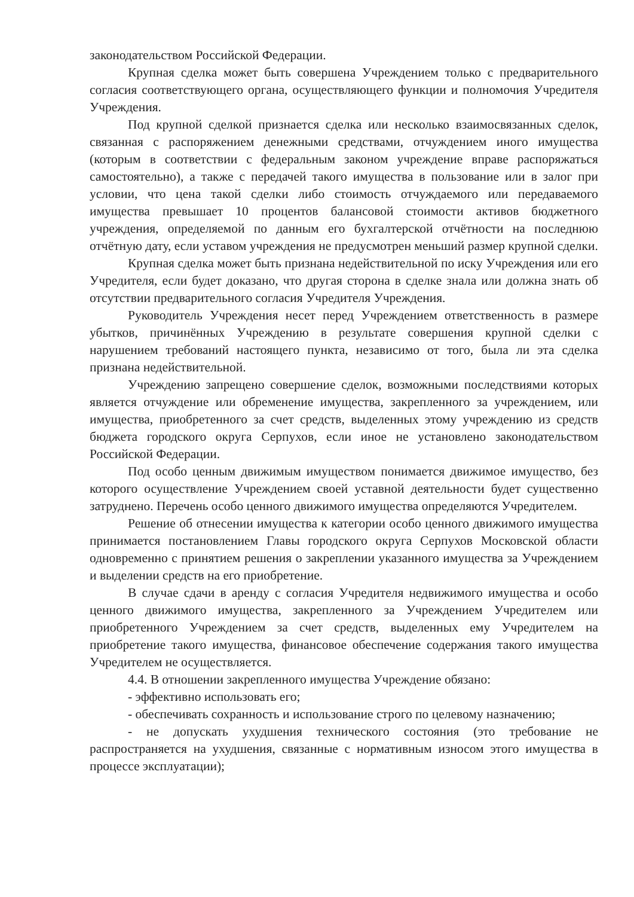законодательством Российской Федерации.
Крупная сделка может быть совершена Учреждением только с предварительного согласия соответствующего органа, осуществляющего функции и полномочия Учредителя Учреждения.
Под крупной сделкой признается сделка или несколько взаимосвязанных сделок, связанная с распоряжением денежными средствами, отчуждением иного имущества (которым в соответствии с федеральным законом учреждение вправе распоряжаться самостоятельно), а также с передачей такого имущества в пользование или в залог при условии, что цена такой сделки либо стоимость отчуждаемого или передаваемого имущества превышает 10 процентов балансовой стоимости активов бюджетного учреждения, определяемой по данным его бухгалтерской отчётности на последнюю отчётную дату, если уставом учреждения не предусмотрен меньший размер крупной сделки.
Крупная сделка может быть признана недействительной по иску Учреждения или его Учредителя, если будет доказано, что другая сторона в сделке знала или должна знать об отсутствии предварительного согласия Учредителя Учреждения.
Руководитель Учреждения несет перед Учреждением ответственность в размере убытков, причинённых Учреждению в результате совершения крупной сделки с нарушением требований настоящего пункта, независимо от того, была ли эта сделка признана недействительной.
Учреждению запрещено совершение сделок, возможными последствиями которых является отчуждение или обременение имущества, закрепленного за учреждением, или имущества, приобретенного за счет средств, выделенных этому учреждению из средств бюджета городского округа Серпухов, если иное не установлено законодательством Российской Федерации.
Под особо ценным движимым имуществом понимается движимое имущество, без которого осуществление Учреждением своей уставной деятельности будет существенно затруднено. Перечень особо ценного движимого имущества определяются Учредителем.
Решение об отнесении имущества к категории особо ценного движимого имущества принимается постановлением Главы городского округа Серпухов Московской области одновременно с принятием решения о закреплении указанного имущества за Учреждением и выделении средств на его приобретение.
В случае сдачи в аренду с согласия Учредителя недвижимого имущества и особо ценного движимого имущества, закрепленного за Учреждением Учредителем или приобретенного Учреждением за счет средств, выделенных ему Учредителем на приобретение такого имущества, финансовое обеспечение содержания такого имущества Учредителем не осуществляется.
4.4. В отношении закрепленного имущества Учреждение обязано:
- эффективно использовать его;
- обеспечивать сохранность и использование строго по целевому назначению;
- не допускать ухудшения технического состояния (это требование не распространяется на ухудшения, связанные с нормативным износом этого имущества в процессе эксплуатации);